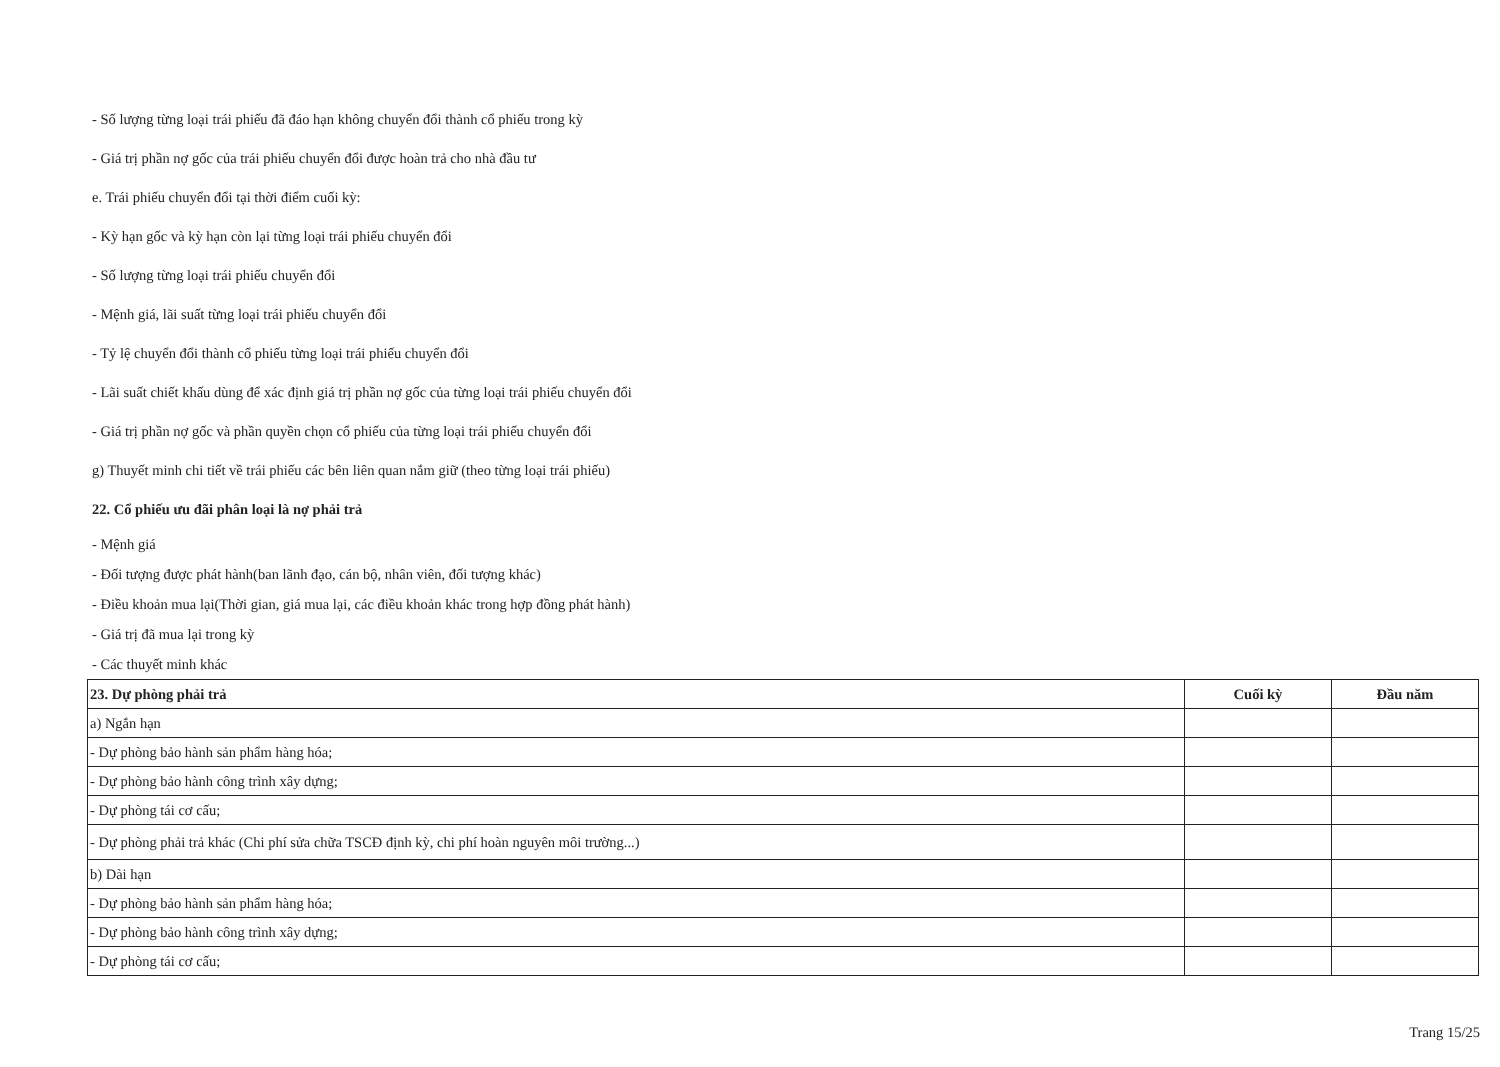- Số lượng từng loại trái phiếu đã đáo hạn không chuyển đổi thành cổ phiếu trong kỳ
- Giá trị phần nợ gốc của trái phiếu chuyển đổi được hoàn trả cho nhà đầu tư
e. Trái phiếu chuyển đổi tại thời điểm cuối kỳ:
- Kỳ hạn gốc và kỳ hạn còn lại từng loại trái phiếu chuyển đổi
- Số lượng từng loại trái phiếu chuyển đổi
- Mệnh giá, lãi suất từng loại trái phiếu chuyển đổi
- Tỷ lệ chuyển đổi thành cổ phiếu từng loại trái phiếu chuyển đổi
- Lãi suất chiết khấu dùng để xác định giá trị phần nợ gốc của từng loại trái phiếu chuyển đổi
- Giá trị phần nợ gốc và phần quyền chọn cổ phiếu của từng loại trái phiếu chuyển đổi
g) Thuyết minh chi tiết về trái phiếu các bên liên quan nắm giữ (theo từng loại trái phiếu)
22. Cổ phiếu ưu đãi phân loại là nợ phải trả
- Mệnh giá
- Đối tượng được phát hành(ban lãnh đạo, cán bộ, nhân viên, đối tượng khác)
- Điều khoản mua lại(Thời gian, giá mua lại, các điều khoản khác trong hợp đồng phát hành)
- Giá trị đã mua lại trong kỳ
- Các thuyết minh khác
| 23. Dự phòng phải trả | Cuối kỳ | Đầu năm |
| a) Ngắn hạn | | |
| - Dự phòng bảo hành sản phẩm hàng hóa; | | |
| - Dự phòng bảo hành công trình xây dựng; | | |
| - Dự phòng tái cơ cấu; | | |
| - Dự phòng phải trả khác (Chi phí sửa chữa TSCĐ định kỳ, chi phí hoàn nguyên môi trường...) | | |
| b) Dài hạn | | |
| - Dự phòng bảo hành sản phẩm hàng hóa; | | |
| - Dự phòng bảo hành công trình xây dựng; | | |
| - Dự phòng tái cơ cấu; | | |
Trang 15/25